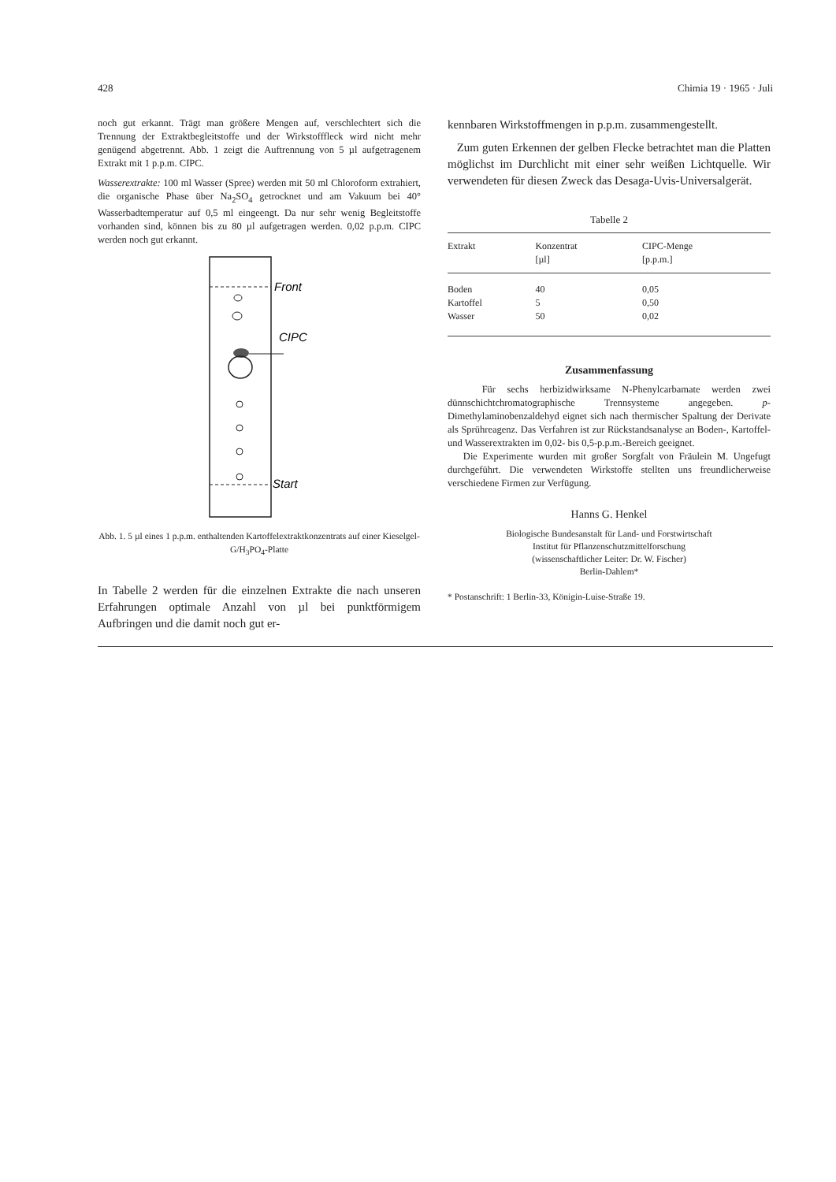428 Chimia 19 · 1965 · Juli
noch gut erkannt. Trägt man größere Mengen auf, verschlechtert sich die Trennung der Extraktbegleitstoffe und der Wirkstofffleck wird nicht mehr genügend abgetrennt. Abb. 1 zeigt die Auftrennung von 5 µl aufgetragenem Extrakt mit 1 p.p.m. CIPC.
Wasserextrakte: 100 ml Wasser (Spree) werden mit 50 ml Chloroform extrahiert, die organische Phase über Na<sub>2</sub>SO<sub>4</sub> getrocknet und am Vakuum bei 40° Wasserbadtemperatur auf 0,5 ml eingeengt. Da nur sehr wenig Begleitstoffe vorhanden sind, können bis zu 80 µl aufgetragen werden. 0,02 p.p.m. CIPC werden noch gut erkannt.
Front
CIPC
Start
Abb. 1. 5 µl eines 1 p.p.m. enthaltenden Kartoffelextraktkonzentrats auf einer Kieselgel-G/H<sub>3</sub>PO<sub>4</sub>-Platte
In Tabelle 2 werden für die einzelnen Extrakte die nach unseren Erfahrungen optimale Anzahl von µl bei punktförmigem Aufbringen und die damit noch gut er-
kennbaren Wirkstoffmengen in p.p.m. zusammengestellt.
Zum guten Erkennen der gelben Flecke betrachtet man die Platten möglichst im Durchlicht mit einer sehr weißen Lichtquelle. Wir verwendeten für diesen Zweck das Desaga-Uvis-Universalgerät.
Tabelle 2
| Extrakt | Konzentrat [µl] | CIPC-Menge [p.p.m.] |
| --- | --- | --- |
| Boden | 40 | 0,05 |
| Kartoffel | 5 | 0,50 |
| Wasser | 50 | 0,02 |
Zusammenfassung
Für sechs herbizidwirksame N-Phenylcarbamate werden zwei dünnschichtchromatographische Trennsysteme angegeben. p-Dimethylaminobenzaldehyd eignet sich nach thermischer Spaltung der Derivate als Sprühreagenz. Das Verfahren ist zur Rückstandsanalyse an Boden-, Kartoffel- und Wasserextrakten im 0,02- bis 0,5-p.p.m.-Bereich geeignet.
Die Experimente wurden mit großer Sorgfalt von Fräulein M. Ungefugt durchgeführt. Die verwendeten Wirkstoffe stellten uns freundlicherweise verschiedene Firmen zur Verfügung.
Hanns G. Henkel
Biologische Bundesanstalt für Land- und Forstwirtschaft
Institut für Pflanzenschutzmittelforschung
(wissenschaftlicher Leiter: Dr. W. Fischer)
Berlin-Dahlem*
* Postanschrift: 1 Berlin-33, Königin-Luise-Straße 19.